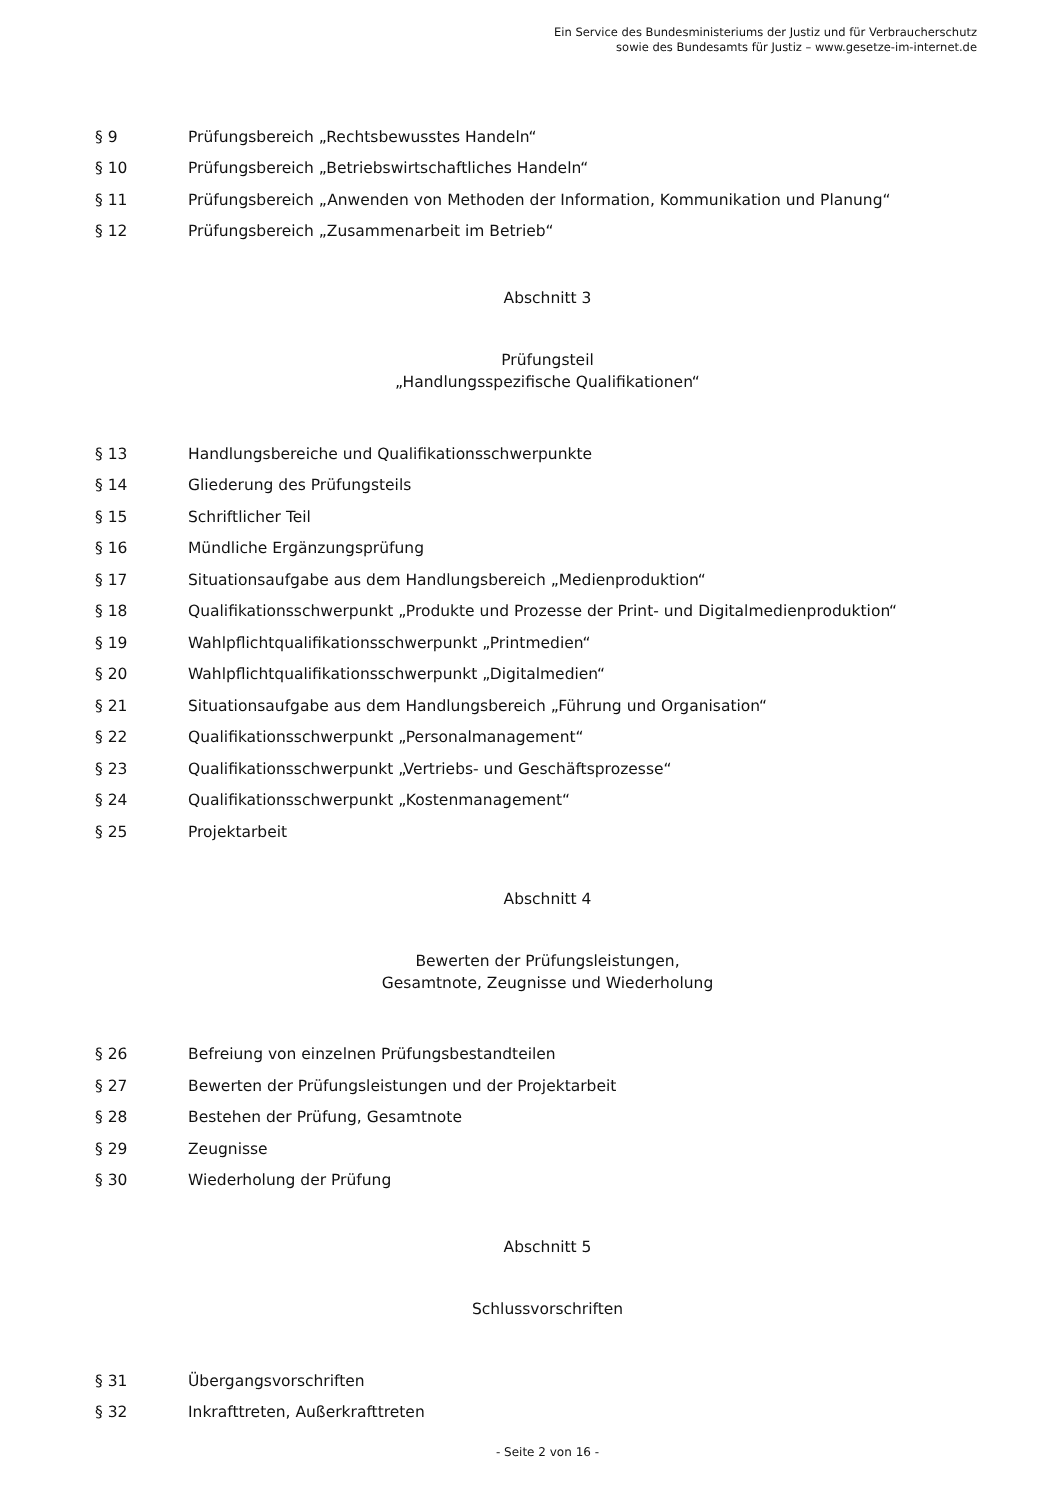Ein Service des Bundesministeriums der Justiz und für Verbraucherschutz
sowie des Bundesamts für Justiz – www.gesetze-im-internet.de
§ 9 Prüfungsbereich „Rechtsbewusstes Handeln“
§ 10 Prüfungsbereich „Betriebswirtschaftliches Handeln“
§ 11 Prüfungsbereich „Anwenden von Methoden der Information, Kommunikation und Planung“
§ 12 Prüfungsbereich „Zusammenarbeit im Betrieb“
Abschnitt 3
Prüfungsteil
„Handlungsspezifische Qualifikationen“
§ 13 Handlungsbereiche und Qualifikationsschwerpunkte
§ 14 Gliederung des Prüfungsteils
§ 15 Schriftlicher Teil
§ 16 Mündliche Ergänzungsprüfung
§ 17 Situationsaufgabe aus dem Handlungsbereich „Medienproduktion“
§ 18 Qualifikationsschwerpunkt „Produkte und Prozesse der Print- und Digitalmedienproduktion“
§ 19 Wahlpflichtqualifikationsschwerpunkt „Printmedien“
§ 20 Wahlpflichtqualifikationsschwerpunkt „Digitalmedien“
§ 21 Situationsaufgabe aus dem Handlungsbereich „Führung und Organisation“
§ 22 Qualifikationsschwerpunkt „Personalmanagement“
§ 23 Qualifikationsschwerpunkt „Vertriebs- und Geschäftsprozesse“
§ 24 Qualifikationsschwerpunkt „Kostenmanagement“
§ 25 Projektarbeit
Abschnitt 4
Bewerten der Prüfungsleistungen,
Gesamtnote, Zeugnisse und Wiederholung
§ 26 Befreiung von einzelnen Prüfungsbestandteilen
§ 27 Bewerten der Prüfungsleistungen und der Projektarbeit
§ 28 Bestehen der Prüfung, Gesamtnote
§ 29 Zeugnisse
§ 30 Wiederholung der Prüfung
Abschnitt 5
Schlussvorschriften
§ 31 Übergangsvorschriften
§ 32 Inkrafttreten, Außerkrafttreten
- Seite 2 von 16 -